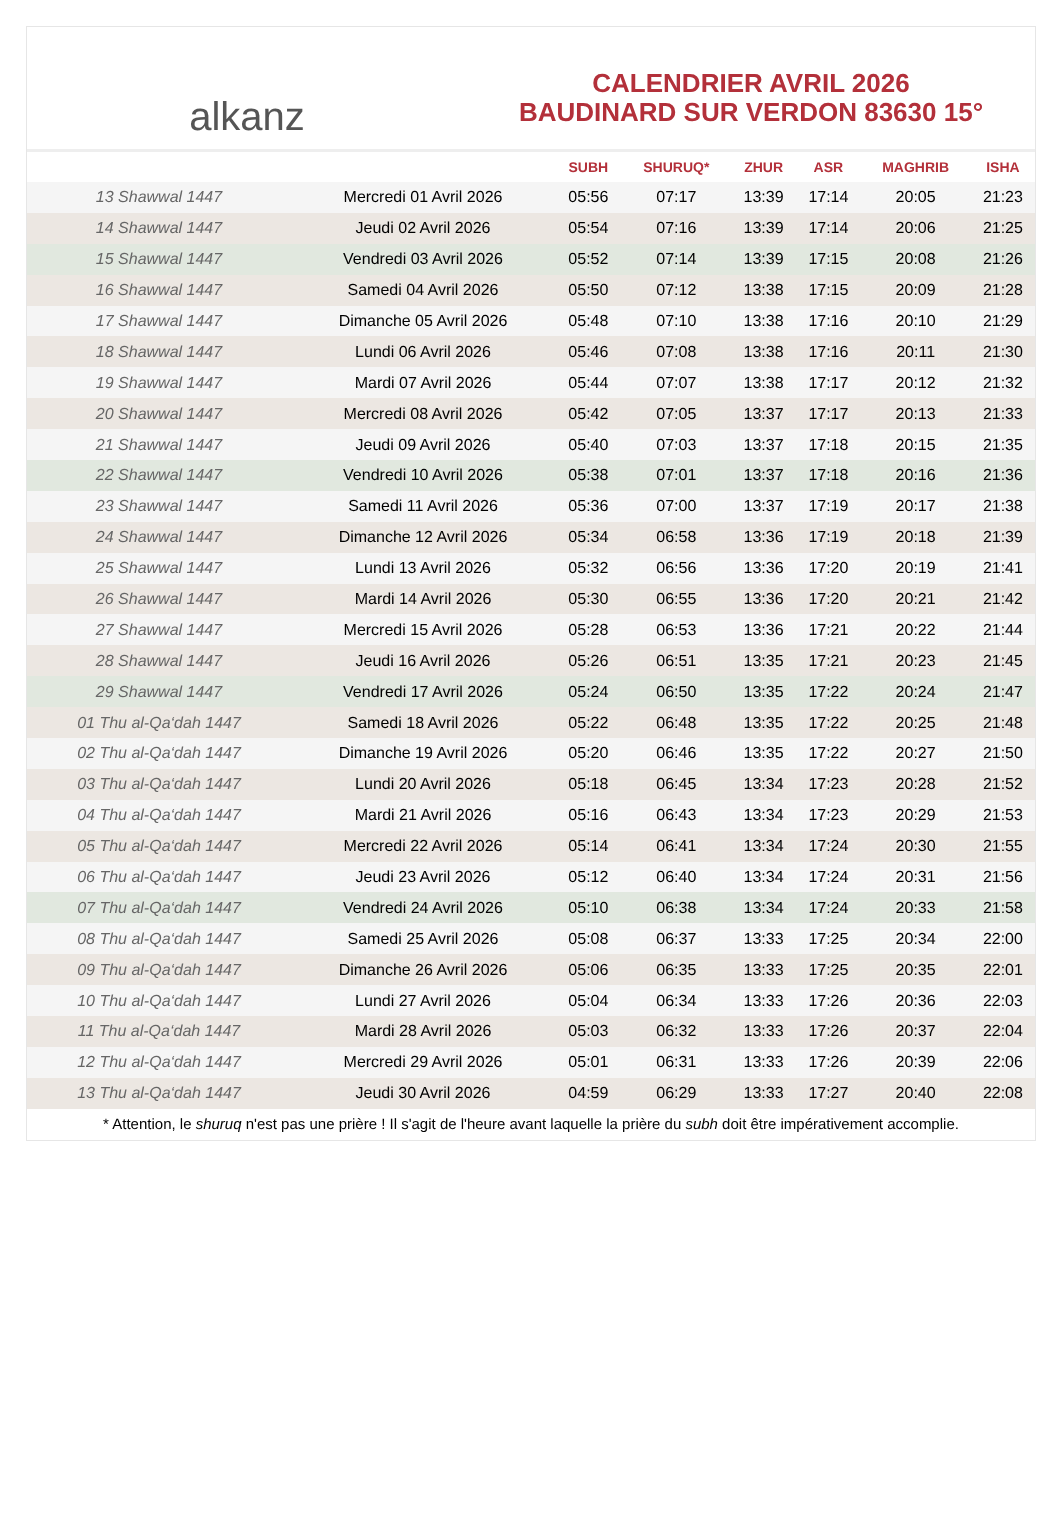alkanz
CALENDRIER AVRIL 2026
BAUDINARD SUR VERDON 83630 15°
| | | SUBH | SHURUQ* | ZHUR | ASR | MAGHRIB | ISHA |
| --- | --- | --- | --- | --- | --- | --- | --- |
| 13 Shawwal 1447 | Mercredi 01 Avril 2026 | 05:56 | 07:17 | 13:39 | 17:14 | 20:05 | 21:23 |
| 14 Shawwal 1447 | Jeudi 02 Avril 2026 | 05:54 | 07:16 | 13:39 | 17:14 | 20:06 | 21:25 |
| 15 Shawwal 1447 | Vendredi 03 Avril 2026 | 05:52 | 07:14 | 13:39 | 17:15 | 20:08 | 21:26 |
| 16 Shawwal 1447 | Samedi 04 Avril 2026 | 05:50 | 07:12 | 13:38 | 17:15 | 20:09 | 21:28 |
| 17 Shawwal 1447 | Dimanche 05 Avril 2026 | 05:48 | 07:10 | 13:38 | 17:16 | 20:10 | 21:29 |
| 18 Shawwal 1447 | Lundi 06 Avril 2026 | 05:46 | 07:08 | 13:38 | 17:16 | 20:11 | 21:30 |
| 19 Shawwal 1447 | Mardi 07 Avril 2026 | 05:44 | 07:07 | 13:38 | 17:17 | 20:12 | 21:32 |
| 20 Shawwal 1447 | Mercredi 08 Avril 2026 | 05:42 | 07:05 | 13:37 | 17:17 | 20:13 | 21:33 |
| 21 Shawwal 1447 | Jeudi 09 Avril 2026 | 05:40 | 07:03 | 13:37 | 17:18 | 20:15 | 21:35 |
| 22 Shawwal 1447 | Vendredi 10 Avril 2026 | 05:38 | 07:01 | 13:37 | 17:18 | 20:16 | 21:36 |
| 23 Shawwal 1447 | Samedi 11 Avril 2026 | 05:36 | 07:00 | 13:37 | 17:19 | 20:17 | 21:38 |
| 24 Shawwal 1447 | Dimanche 12 Avril 2026 | 05:34 | 06:58 | 13:36 | 17:19 | 20:18 | 21:39 |
| 25 Shawwal 1447 | Lundi 13 Avril 2026 | 05:32 | 06:56 | 13:36 | 17:20 | 20:19 | 21:41 |
| 26 Shawwal 1447 | Mardi 14 Avril 2026 | 05:30 | 06:55 | 13:36 | 17:20 | 20:21 | 21:42 |
| 27 Shawwal 1447 | Mercredi 15 Avril 2026 | 05:28 | 06:53 | 13:36 | 17:21 | 20:22 | 21:44 |
| 28 Shawwal 1447 | Jeudi 16 Avril 2026 | 05:26 | 06:51 | 13:35 | 17:21 | 20:23 | 21:45 |
| 29 Shawwal 1447 | Vendredi 17 Avril 2026 | 05:24 | 06:50 | 13:35 | 17:22 | 20:24 | 21:47 |
| 01 Thu al-Qa‘dah 1447 | Samedi 18 Avril 2026 | 05:22 | 06:48 | 13:35 | 17:22 | 20:25 | 21:48 |
| 02 Thu al-Qa‘dah 1447 | Dimanche 19 Avril 2026 | 05:20 | 06:46 | 13:35 | 17:22 | 20:27 | 21:50 |
| 03 Thu al-Qa‘dah 1447 | Lundi 20 Avril 2026 | 05:18 | 06:45 | 13:34 | 17:23 | 20:28 | 21:52 |
| 04 Thu al-Qa‘dah 1447 | Mardi 21 Avril 2026 | 05:16 | 06:43 | 13:34 | 17:23 | 20:29 | 21:53 |
| 05 Thu al-Qa‘dah 1447 | Mercredi 22 Avril 2026 | 05:14 | 06:41 | 13:34 | 17:24 | 20:30 | 21:55 |
| 06 Thu al-Qa‘dah 1447 | Jeudi 23 Avril 2026 | 05:12 | 06:40 | 13:34 | 17:24 | 20:31 | 21:56 |
| 07 Thu al-Qa‘dah 1447 | Vendredi 24 Avril 2026 | 05:10 | 06:38 | 13:34 | 17:24 | 20:33 | 21:58 |
| 08 Thu al-Qa‘dah 1447 | Samedi 25 Avril 2026 | 05:08 | 06:37 | 13:33 | 17:25 | 20:34 | 22:00 |
| 09 Thu al-Qa‘dah 1447 | Dimanche 26 Avril 2026 | 05:06 | 06:35 | 13:33 | 17:25 | 20:35 | 22:01 |
| 10 Thu al-Qa‘dah 1447 | Lundi 27 Avril 2026 | 05:04 | 06:34 | 13:33 | 17:26 | 20:36 | 22:03 |
| 11 Thu al-Qa‘dah 1447 | Mardi 28 Avril 2026 | 05:03 | 06:32 | 13:33 | 17:26 | 20:37 | 22:04 |
| 12 Thu al-Qa‘dah 1447 | Mercredi 29 Avril 2026 | 05:01 | 06:31 | 13:33 | 17:26 | 20:39 | 22:06 |
| 13 Thu al-Qa‘dah 1447 | Jeudi 30 Avril 2026 | 04:59 | 06:29 | 13:33 | 17:27 | 20:40 | 22:08 |
* Attention, le shuruq n'est pas une prière ! Il s'agit de l'heure avant laquelle la prière du subh doit être impérativement accomplie.